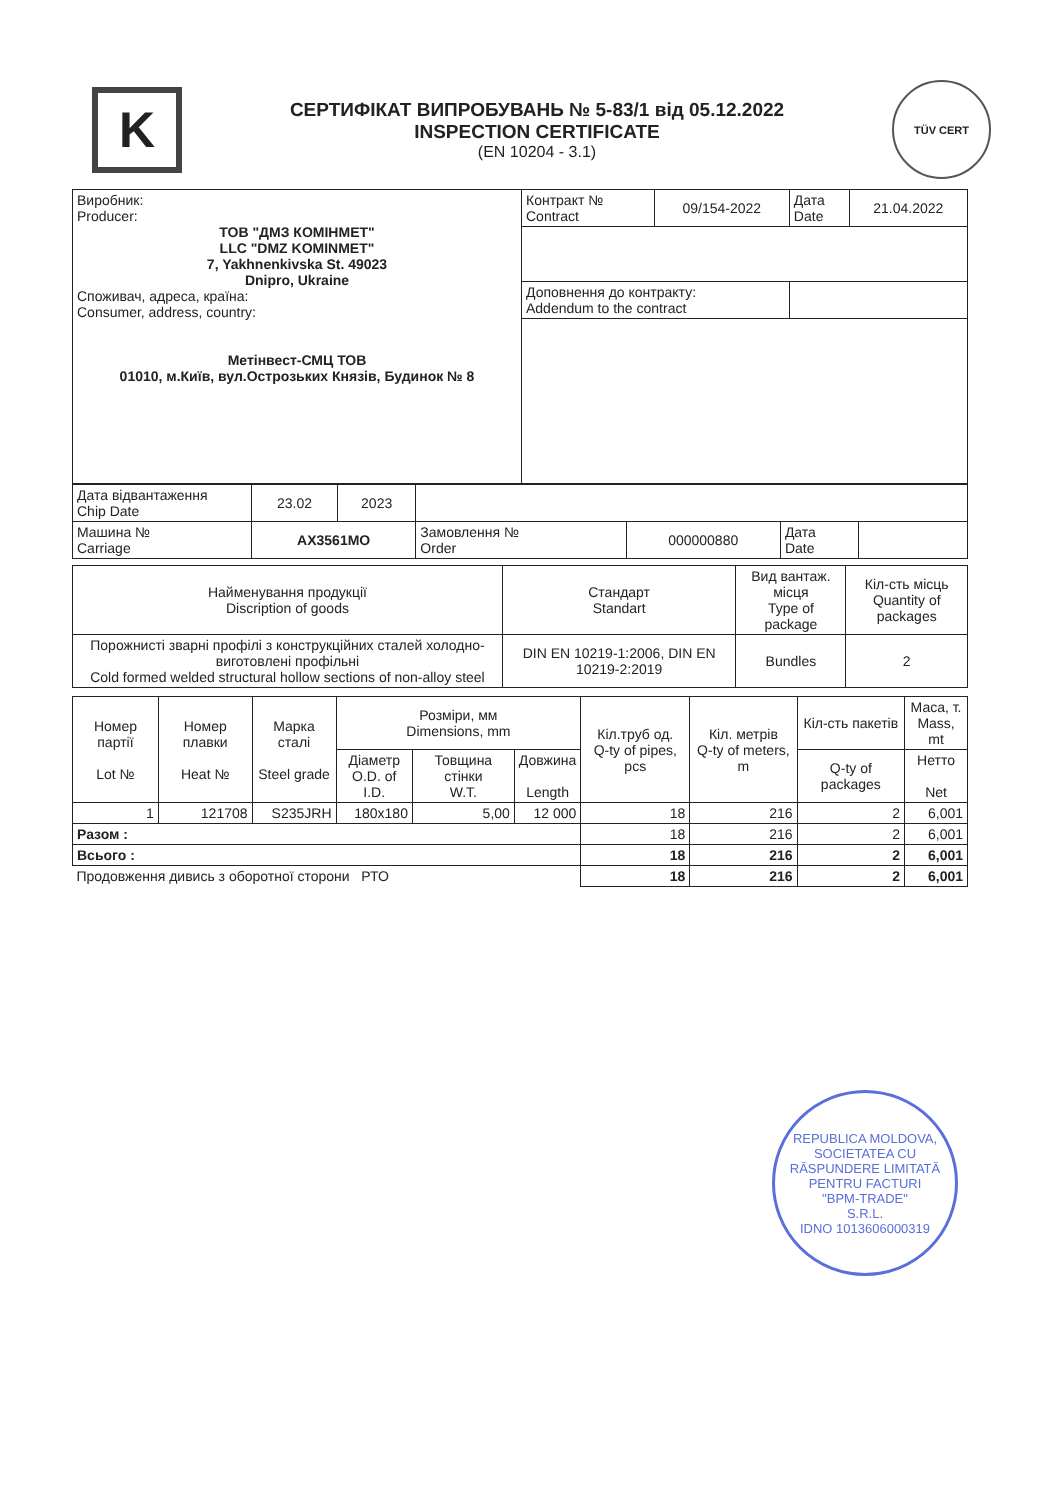K
СЕРТИФІКАТ ВИПРОБУВАНЬ № 5-83/1 від 05.12.2022
INSPECTION CERTIFICATE
(EN 10204 - 3.1)
TÜV CERT
| Виробник: Producer: ТОВ "ДМЗ КОМІНМЕТ" LLC "DMZ KOMINMET" 7, Yakhnenkivska St. 49023 Dnipro, Ukraine Споживач, адреса, країна: Consumer, address, country: Метінвест-СМЦ ТОВ 01010, м.Київ, вул.Острозьких Князів, Будинок № 8 | Контракт № Contract | 09/154-2022 | Дата Date | 21.04.2022 |
| | Доповнення до контракту: Addendum to the contract | | | |
| Дата відвантаження Chip Date | 23.02 | 2023 | | | | |
| Машина № Carriage | AX3561MO | | Замовлення № Order | 000000880 | Дата Date | |
| Найменування продукції Discription of goods | Стандарт Standart | Вид вантаж. місця Type of package | Кіл-сть місць Quantity of packages |
| --- | --- | --- | --- |
| Порожнисті зварні профілі з конструкційних сталей холодно-виготовлені профільні Cold formed welded structural hollow sections of non-alloy steel | DIN EN 10219-1:2006, DIN EN 10219-2:2019 | Bundles | 2 |
| Номер партії Lot № | Номер плавки Heat № | Марка сталі Steel grade | Розміри, мм Dimensions, mm | | | Кіл.труб од. Q-ty of pipes, pcs | Кіл. метрів Q-ty of meters, m | Кіл-сть пакетів | Маса, т. Mass, mt |
| --- | --- | --- | --- | --- | --- | --- | --- | --- | --- |
| | | | Діаметр O.D. of I.D. | Товщина стінки W.T. | Довжина Length | | | Q-ty of packages | Нетто Net |
| 1 | 121708 | S235JRH | 180x180 | 5,00 | 12 000 | 18 | 216 | 2 | 6,001 |
| Разом : | | | | | | 18 | 216 | 2 | 6,001 |
| Всього : | | | | | | 18 | 216 | 2 | 6,001 |
| Продовження дивись з оборотної сторони РТО | | | | | | 18 | 216 | 2 | 6,001 |
REPUBLICA MOLDOVA, SOCIETATEA CU RĂSPUNDERE LIMITATĂ
PENTRU FACTURI
"BPM-TRADE"
S.R.L.
IDNO 1013606000319